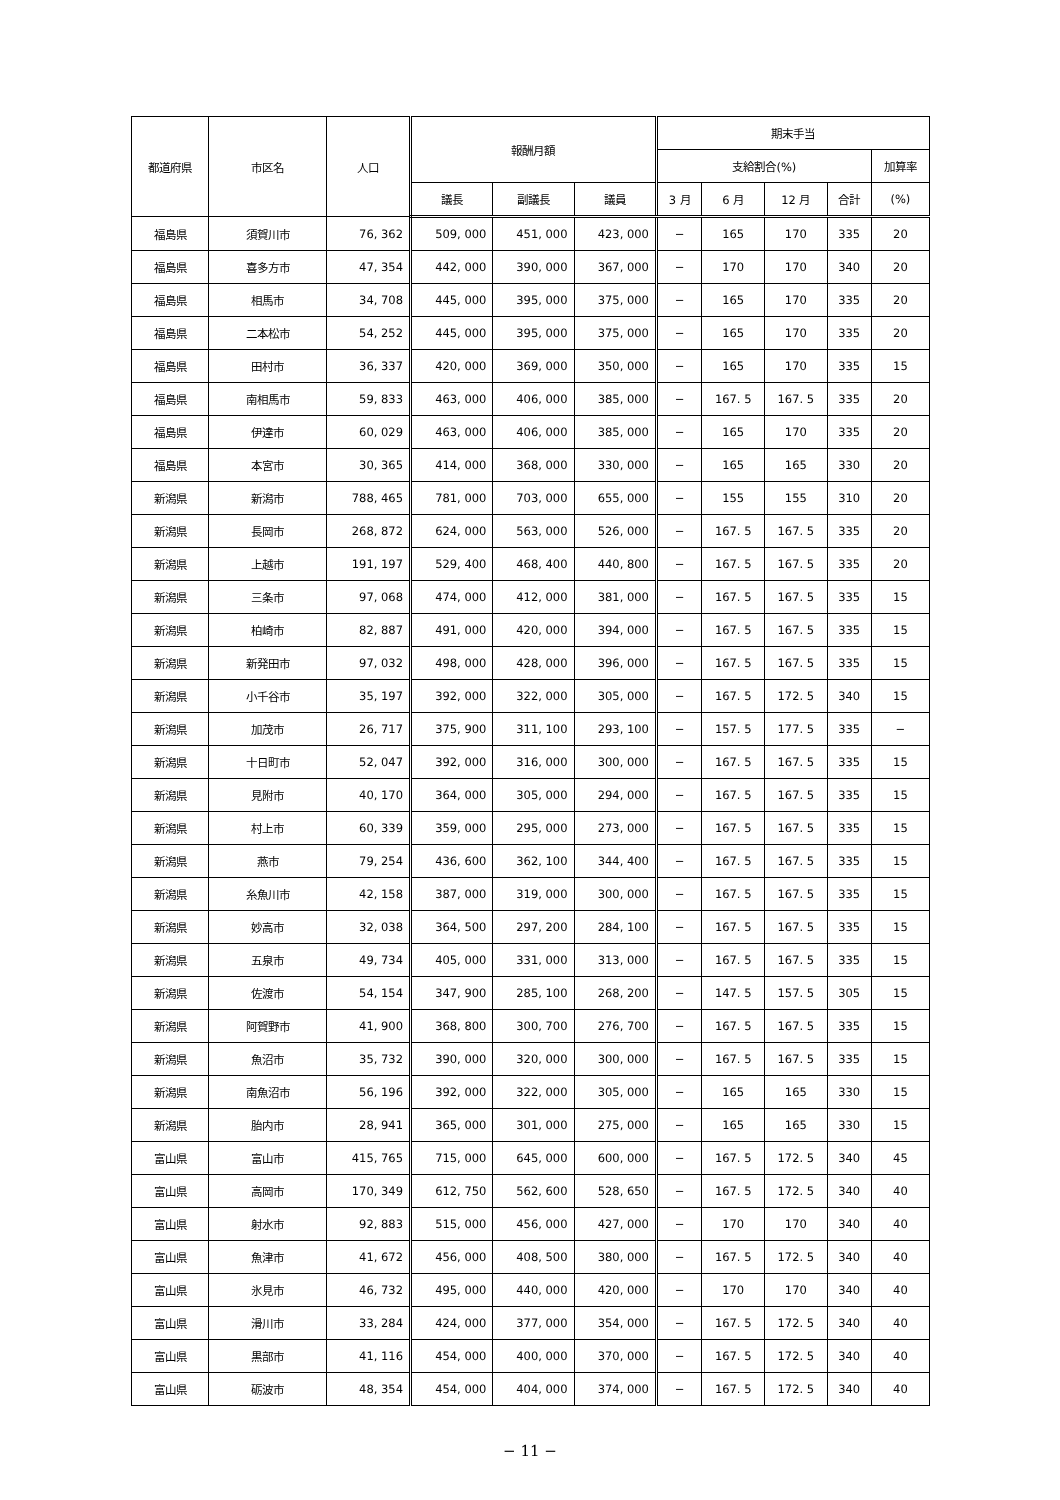| 都道府県 | 市区名 | 人口 | 報酬月額 | | | 期末手当 | | | | |
| --- | --- | --- | --- | --- | --- | --- | --- | --- | --- | --- |
| | | | | | | 支給割合(%) | | | | 加算率 |
| | | | 議長 | 副議長 | 議員 | 3 月 | 6 月 | 12 月 | 合計 | (%) |
| 福島県 | 須賀川市 | 76, 362 | 509, 000 | 451, 000 | 423, 000 | − | 165 | 170 | 335 | 20 |
| 福島県 | 喜多方市 | 47, 354 | 442, 000 | 390, 000 | 367, 000 | − | 170 | 170 | 340 | 20 |
| 福島県 | 相馬市 | 34, 708 | 445, 000 | 395, 000 | 375, 000 | − | 165 | 170 | 335 | 20 |
| 福島県 | 二本松市 | 54, 252 | 445, 000 | 395, 000 | 375, 000 | − | 165 | 170 | 335 | 20 |
| 福島県 | 田村市 | 36, 337 | 420, 000 | 369, 000 | 350, 000 | − | 165 | 170 | 335 | 15 |
| 福島県 | 南相馬市 | 59, 833 | 463, 000 | 406, 000 | 385, 000 | − | 167. 5 | 167. 5 | 335 | 20 |
| 福島県 | 伊達市 | 60, 029 | 463, 000 | 406, 000 | 385, 000 | − | 165 | 170 | 335 | 20 |
| 福島県 | 本宮市 | 30, 365 | 414, 000 | 368, 000 | 330, 000 | − | 165 | 165 | 330 | 20 |
| 新潟県 | 新潟市 | 788, 465 | 781, 000 | 703, 000 | 655, 000 | − | 155 | 155 | 310 | 20 |
| 新潟県 | 長岡市 | 268, 872 | 624, 000 | 563, 000 | 526, 000 | − | 167. 5 | 167. 5 | 335 | 20 |
| 新潟県 | 上越市 | 191, 197 | 529, 400 | 468, 400 | 440, 800 | − | 167. 5 | 167. 5 | 335 | 20 |
| 新潟県 | 三条市 | 97, 068 | 474, 000 | 412, 000 | 381, 000 | − | 167. 5 | 167. 5 | 335 | 15 |
| 新潟県 | 柏崎市 | 82, 887 | 491, 000 | 420, 000 | 394, 000 | − | 167. 5 | 167. 5 | 335 | 15 |
| 新潟県 | 新発田市 | 97, 032 | 498, 000 | 428, 000 | 396, 000 | − | 167. 5 | 167. 5 | 335 | 15 |
| 新潟県 | 小千谷市 | 35, 197 | 392, 000 | 322, 000 | 305, 000 | − | 167. 5 | 172. 5 | 340 | 15 |
| 新潟県 | 加茂市 | 26, 717 | 375, 900 | 311, 100 | 293, 100 | − | 157. 5 | 177. 5 | 335 | − |
| 新潟県 | 十日町市 | 52, 047 | 392, 000 | 316, 000 | 300, 000 | − | 167. 5 | 167. 5 | 335 | 15 |
| 新潟県 | 見附市 | 40, 170 | 364, 000 | 305, 000 | 294, 000 | − | 167. 5 | 167. 5 | 335 | 15 |
| 新潟県 | 村上市 | 60, 339 | 359, 000 | 295, 000 | 273, 000 | − | 167. 5 | 167. 5 | 335 | 15 |
| 新潟県 | 燕市 | 79, 254 | 436, 600 | 362, 100 | 344, 400 | − | 167. 5 | 167. 5 | 335 | 15 |
| 新潟県 | 糸魚川市 | 42, 158 | 387, 000 | 319, 000 | 300, 000 | − | 167. 5 | 167. 5 | 335 | 15 |
| 新潟県 | 妙高市 | 32, 038 | 364, 500 | 297, 200 | 284, 100 | − | 167. 5 | 167. 5 | 335 | 15 |
| 新潟県 | 五泉市 | 49, 734 | 405, 000 | 331, 000 | 313, 000 | − | 167. 5 | 167. 5 | 335 | 15 |
| 新潟県 | 佐渡市 | 54, 154 | 347, 900 | 285, 100 | 268, 200 | − | 147. 5 | 157. 5 | 305 | 15 |
| 新潟県 | 阿賀野市 | 41, 900 | 368, 800 | 300, 700 | 276, 700 | − | 167. 5 | 167. 5 | 335 | 15 |
| 新潟県 | 魚沼市 | 35, 732 | 390, 000 | 320, 000 | 300, 000 | − | 167. 5 | 167. 5 | 335 | 15 |
| 新潟県 | 南魚沼市 | 56, 196 | 392, 000 | 322, 000 | 305, 000 | − | 165 | 165 | 330 | 15 |
| 新潟県 | 胎内市 | 28, 941 | 365, 000 | 301, 000 | 275, 000 | − | 165 | 165 | 330 | 15 |
| 富山県 | 富山市 | 415, 765 | 715, 000 | 645, 000 | 600, 000 | − | 167. 5 | 172. 5 | 340 | 45 |
| 富山県 | 高岡市 | 170, 349 | 612, 750 | 562, 600 | 528, 650 | − | 167. 5 | 172. 5 | 340 | 40 |
| 富山県 | 射水市 | 92, 883 | 515, 000 | 456, 000 | 427, 000 | − | 170 | 170 | 340 | 40 |
| 富山県 | 魚津市 | 41, 672 | 456, 000 | 408, 500 | 380, 000 | − | 167. 5 | 172. 5 | 340 | 40 |
| 富山県 | 氷見市 | 46, 732 | 495, 000 | 440, 000 | 420, 000 | − | 170 | 170 | 340 | 40 |
| 富山県 | 滑川市 | 33, 284 | 424, 000 | 377, 000 | 354, 000 | − | 167. 5 | 172. 5 | 340 | 40 |
| 富山県 | 黒部市 | 41, 116 | 454, 000 | 400, 000 | 370, 000 | − | 167. 5 | 172. 5 | 340 | 40 |
| 富山県 | 砺波市 | 48, 354 | 454, 000 | 404, 000 | 374, 000 | − | 167. 5 | 172. 5 | 340 | 40 |
− 11 −